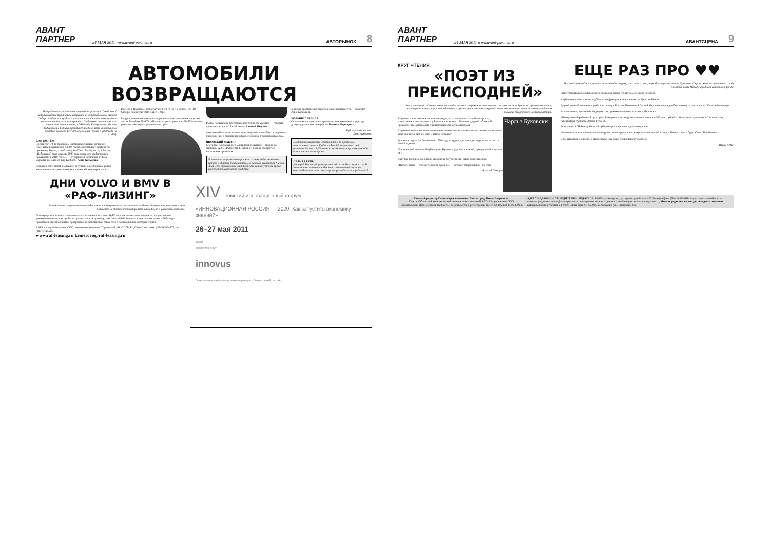АВАНТ ПАРТНЕР
24 МАЯ 2011 www.avant-partner.ru
АВТОРЫНОК
8
АВТОМОБИЛИ ВОЗВРАЩАЮТСЯ
Потребители стали снова тянуться к роскоши. Такой вывод напрашивается при анализе ситуации на автомобильном рынке в Сибири вообще и в Кузбассе, в частности. Статистика продаж напоминает докризисные времена. По данным аналитического агентства «Автостат», в 2010 году Кемеровская область лидировала в Сибири в рейтинге продаж авто иностранных брендов: продано 14 780 новых машин (рост к 2009 году на 51,4%).
КАК РАСТЁМ
Состав топ-10 по продажам иномарок в Сибири почти не изменился в сравнении с 2009 годом. Возглавляет рейтинг по-прежнему Toyota, за ней следуют Chevrolet, Hyundai, и Renault. «Небольшой спад в конце 2009 года сменился стабильными продажами в 2010 году...» — утверждает начальник отдела маркетинга «Бизнес Кар Кузбасс» Анна Кузьмина.
Главная особенность нынешней ситуации на сибирском рынке заключается в стремительном росте корейских марок — Kia, Daewoo и Hyundai. Ford опустился с 3-го на 7-е место. Топ-10 Сибири покинули Volkswagen и Opel.
Peugeot, компания «Автореал», рассчитывает увеличить продажи автомобилей на 35-40%. «Прогнозы роста рынка на 20-30% вполне реальны. Мы видим увеличение спроса.
Рынок постепенно восстанавливается после кризиса — говорит пресс-секретарь «СЛК-Моторс» Алексей Юсупов.
появление большого количества конкурентоспособных кредитных предложений в банковской сфере, снижение ставок по кредитам.
ЯПОНСКИЙ ФАКТОР
Снегопад, наводнение, землетрясение, цунами и авария на японской АЭС «Фукусима-1» дали основание говорить о негативных прогнозах.
Оживление на рынке товаров класса люкс идёт несколько вразрез с общими тенденциями. По данным агентства Nielsen, лишь 31% опрошенных считают, что сейчас удачное время расходовать свободные средства.
линейка продаваемых моделей даже расширяется — замечает Анна Кузьмина.
БОЛЬШЕ СЕРВИСА!
Основным последствием кризиса стало изменение структуры доходов дилерских центров — Виктора Борицкого.
Рубрику подготовила
Дина Ахметова
По данным агентства «Автостат», по продажам иностранных авто в Кузбассе был 5-й результат среди регионов России и 1,2% от всех проданных в прошедшем году новых иномарок в стране.
ПРЯМАЯ РЕЧЬ
Дмитрий Иванов, директор по продажам Mercury Auto: — В этом сезоне компания наблюдает повышенный спрос на автомобили класса lux со стороны российских потребителей.
ДНИ VOLVO И BMV В «РАФ-ЛИЗИНГ»
Рынок лизинга стремительно приближается к докризисным показателям — бизнес давно понял, что эта услуга позволяет не только оптимизировать расходы, но и увеличить прибыль.
Преимущества лизинга известны — это возможность зачета НДС по всем лизинговым платежам, существенное уменьшение налога на прибыль организации. К примеру, компания «РАФ-Лизинг», известная на рынке с 2004 года, предлагает своим клиентам программы, разработанные совместно с поставщиками автотранспорта.
RAF Leasing РАФ-лизинг, ООО, лизинговая компания Терешковой, 41 к2-706; БЦ Сити Плаза факс: (3842) 345-603, тел.: (3842) 345-604
www.raf-leasing.ru kemerovo@raf-leasing.ru
XIV Томский инновационный форум
«ИННОВАЦИОННАЯ РОССИЯ — 2020: Как запустить экономику знаний?»
26–27 мая 2011
Томск
www.innovus.biz
innovus
Генеральные информационные партнеры · Генеральный партнёр
АВАНТ ПАРТНЕР
24 МАЯ 2011 www.avant-partner.ru
АВАНТСЦЕНА
9
КРУГ ЧТЕНИЯ
«ПОЭТ ИЗ ПРЕИСПОДНЕЙ»
Книга интервью «Солнце, вот он я» выдающегося американского писателя и поэта Чарльза Буковски, превратившегося, несмотря на тяжкие условия обитания, в прижизненного литературного классика, является лишним подтверждением значения творческого наследия автора.
Чарльз Буковски
Впрочем, с классиками так и происходит, — разыскиваются любые строчки, написанные ими когда-то, а у Буковски ко всему собрали под одной обложкой прижизненные разговоры с разнообразными журналистами.
Хорошо помню шоковое впечатление девяностых от первых прочитанных переводных книг писателя: мат на мате и матом погоняет.
Буковски родился в Германии в 1920 году, откуда родители в два года привозят его в Лос-Анджелес.
После первой значимой публикации Буковски ударился в запой, продлившийся десять лет.
Критики полярно оценивали его книги. Скупость его стиля поразительна.
«Писать легко — это жить иногда трудно», — сетовал американский классик.
Валерий Плющев
ЕЩЕ РАЗ ПРО ♥♥
В Нью-Йорке поймали, причём не то чтобы за руку, а за совсем иное, неудобосказуемое место, Доминика Стросс-Кана — приличного с виду человека, главу Международного валютного фонда.
При этом адвокаты обвиняемого занимают какую-то двусмысленную позицию.
Клубнички в этот компот подбросила и французская журналистка Тристан Банон.
Другой видный социалист ушёл в отставку в России. Почтенный Сергей Миронов вынужден был покинуть пост спикера Совета Федерации.
Кстати говоря, президент Медведев так прокомментировал отставку Миронова.
«Центральный районный суд города Кемерово в пятницу постановил взыскать 500 тыс. рублей с областного отделения КПРФ в пользу губернатора Кузбасса Амана Тулеева».
Если лидер КПРФ и кузбасский губернатор поссорились довольно давно.
Нынешним летом в Кемерове планируют реконструировать сквер, примыкающий к цирку. Говорят, здесь будет Сквер Влюбленных.
Я бы предложил сделать в этом сквере еще одну символическую аллею.
Юрий Юдин
Главный редактор Галина Красильникова. Зам. гл. ред. Игорь Лавренков.
Газета «Областной экономический еженедельник «Авант-ПАРТНЕР» учреждена ООО «Издательский Дом «Деловой Кузбасс». Свидетельство о регистрации № ПИ 12-1924 от 25.06.2003 г.
АДРЕС РЕДАКЦИИ, УЧРЕДИТЕЛЯ И ИЗДАТЕЛЯ: 650991, г. Кемерово, ул. Красноармейская, 136. Телефон/факс (384-2) 585-616. Адрес электронной почты главного редактора editor@avant-partner.ru; электронная версия издания в сети Интернет www.avant-partner.ru; Мнение редакции не всегда совпадает с мнением авторов. Газета отпечатана в ООО «Азия-принт», 650004, г. Кемерово, ул. Сибирская, 35а.